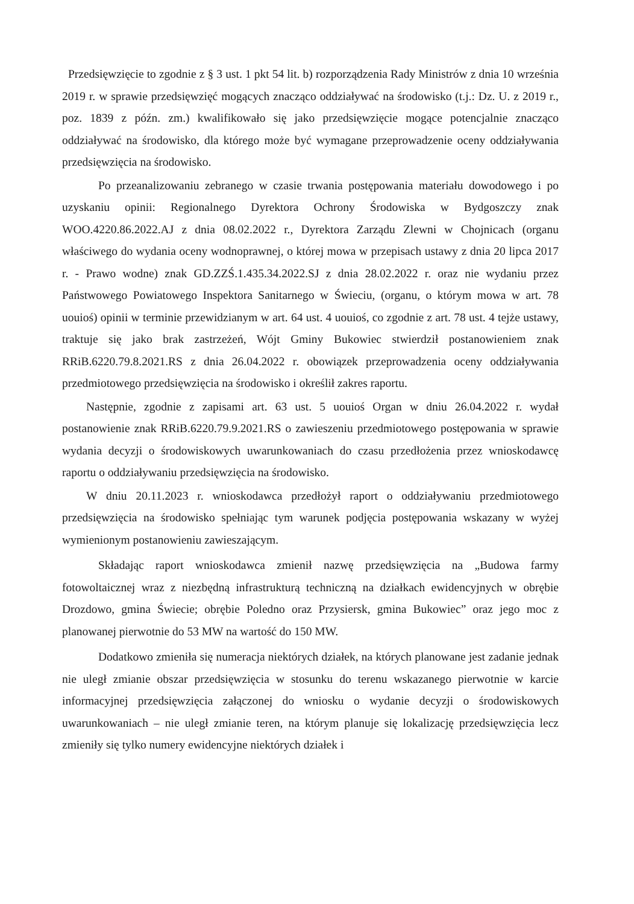Przedsięwzięcie to zgodnie z § 3 ust. 1 pkt 54 lit. b) rozporządzenia Rady Ministrów z dnia 10 września 2019 r. w sprawie przedsięwzięć mogących znacząco oddziaływać na środowisko (t.j.: Dz. U. z 2019 r., poz. 1839 z późn. zm.) kwalifikowało się jako przedsięwzięcie mogące potencjalnie znacząco oddziaływać na środowisko, dla którego może być wymagane przeprowadzenie oceny oddziaływania przedsięwzięcia na środowisko.
Po przeanalizowaniu zebranego w czasie trwania postępowania materiału dowodowego i po uzyskaniu opinii: Regionalnego Dyrektora Ochrony Środowiska w Bydgoszczy znak WOO.4220.86.2022.AJ z dnia 08.02.2022 r., Dyrektora Zarządu Zlewni w Chojnicach (organu właściwego do wydania oceny wodnoprawnej, o której mowa w przepisach ustawy z dnia 20 lipca 2017 r. - Prawo wodne) znak GD.ZZŚ.1.435.34.2022.SJ z dnia 28.02.2022 r. oraz nie wydaniu przez Państwowego Powiatowego Inspektora Sanitarnego w Świeciu, (organu, o którym mowa w art. 78 uouioś) opinii w terminie przewidzianym w art. 64 ust. 4 uouioś, co zgodnie z art. 78 ust. 4 tejże ustawy, traktuje się jako brak zastrzeżeń, Wójt Gminy Bukowiec stwierdził postanowieniem znak RRiB.6220.79.8.2021.RS z dnia 26.04.2022 r. obowiązek przeprowadzenia oceny oddziaływania przedmiotowego przedsięwzięcia na środowisko i określił zakres raportu.
Następnie, zgodnie z zapisami art. 63 ust. 5 uouioś Organ w dniu 26.04.2022 r. wydał postanowienie znak RRiB.6220.79.9.2021.RS o zawieszeniu przedmiotowego postępowania w sprawie wydania decyzji o środowiskowych uwarunkowaniach do czasu przedłożenia przez wnioskodawcę raportu o oddziaływaniu przedsięwzięcia na środowisko.
W dniu 20.11.2023 r. wnioskodawca przedłożył raport o oddziaływaniu przedmiotowego przedsięwzięcia na środowisko spełniając tym warunek podjęcia postępowania wskazany w wyżej wymienionym postanowieniu zawieszającym.
Składając raport wnioskodawca zmienił nazwę przedsięwzięcia na „Budowa farmy fotowoltaicznej wraz z niezbędną infrastrukturą techniczną na działkach ewidencyjnych w obrębie Drozdowo, gmina Świecie; obrębie Poledno oraz Przysiersk, gmina Bukowiec” oraz jego moc z planowanej pierwotnie do 53 MW na wartość do 150 MW.
Dodatkowo zmieniła się numeracja niektórych działek, na których planowane jest zadanie jednak nie uległ zmianie obszar przedsięwzięcia w stosunku do terenu wskazanego pierwotnie w karcie informacyjnej przedsięwzięcia załączonej do wniosku o wydanie decyzji o środowiskowych uwarunkowaniach – nie uległ zmianie teren, na którym planuje się lokalizację przedsięwzięcia lecz zmieniły się tylko numery ewidencyjne niektórych działek i